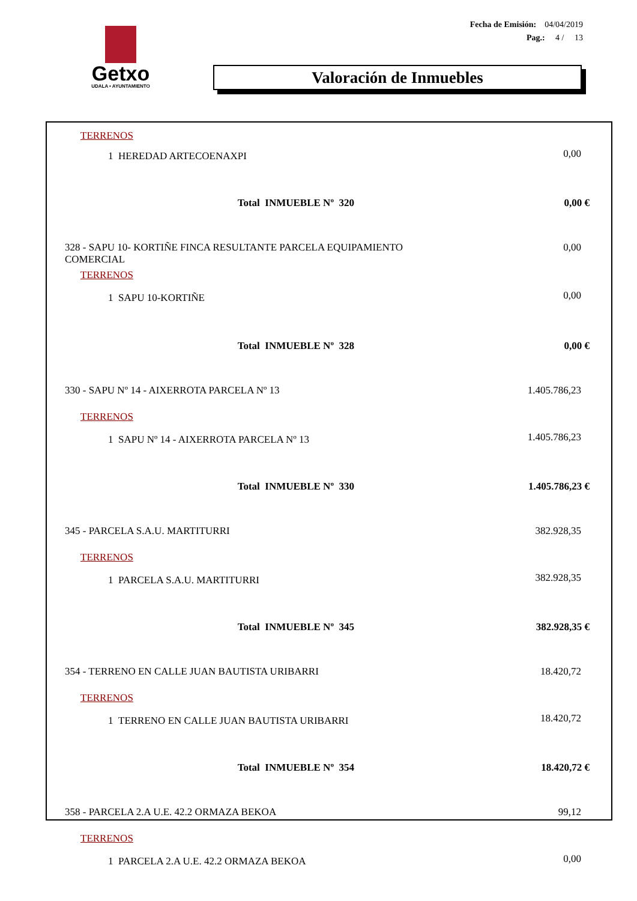Getxo
UDALA • AYUNTAMIENTO
Fecha de Emisión: 04/04/2019
Pag.: 4 / 13
Valoración de Inmuebles
| TERRENOS | |
| 1 HEREDAD ARTECOENAXPI | 0,00 |
| Total INMUEBLE Nº 320 | 0,00 € |
| 328 - SAPU 10- KORTIÑE FINCA RESULTANTE PARCELA EQUIPAMIENTO COMERCIAL | 0,00 |
| TERRENOS | |
| 1 SAPU 10-KORTIÑE | 0,00 |
| Total INMUEBLE Nº 328 | 0,00 € |
| 330 - SAPU Nº 14 - AIXERROTA PARCELA Nº 13 | 1.405.786,23 |
| TERRENOS | |
| 1 SAPU Nº 14 - AIXERROTA PARCELA Nº 13 | 1.405.786,23 |
| Total INMUEBLE Nº 330 | 1.405.786,23 € |
| 345 - PARCELA S.A.U. MARTITURRI | 382.928,35 |
| TERRENOS | |
| 1 PARCELA S.A.U. MARTITURRI | 382.928,35 |
| Total INMUEBLE Nº 345 | 382.928,35 € |
| 354 - TERRENO EN CALLE JUAN BAUTISTA URIBARRI | 18.420,72 |
| TERRENOS | |
| 1 TERRENO EN CALLE JUAN BAUTISTA URIBARRI | 18.420,72 |
| Total INMUEBLE Nº 354 | 18.420,72 € |
| 358 - PARCELA 2.A U.E. 42.2 ORMAZA BEKOA | 99,12 |
| TERRENOS | |
| 1 PARCELA 2.A U.E. 42.2 ORMAZA BEKOA | 0,00 |